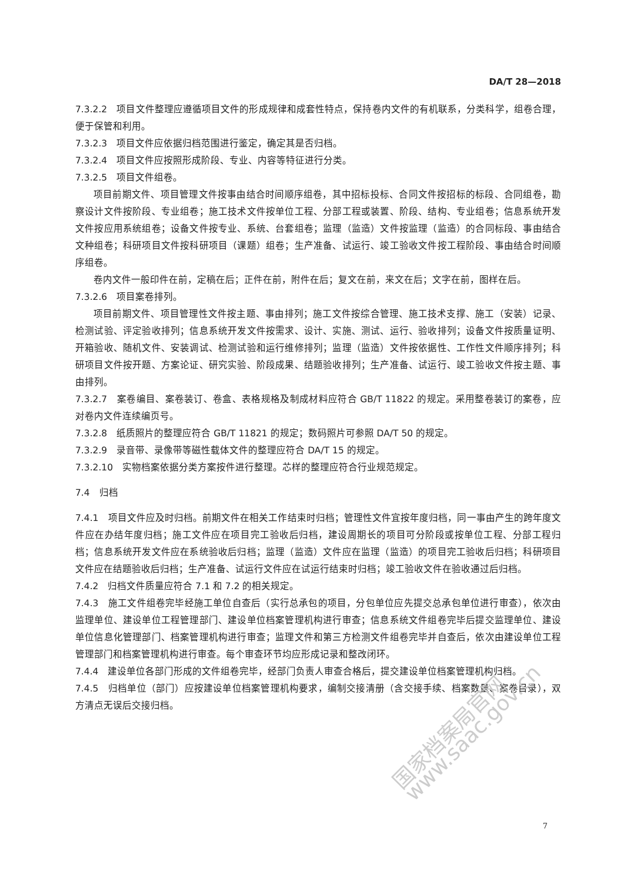DA/T 28—2018
7.3.2.2　项目文件整理应遵循项目文件的形成规律和成套性特点，保持卷内文件的有机联系，分类科学，组卷合理，便于保管和利用。
7.3.2.3　项目文件应依据归档范围进行鉴定，确定其是否归档。
7.3.2.4　项目文件应按照形成阶段、专业、内容等特征进行分类。
7.3.2.5　项目文件组卷。
项目前期文件、项目管理文件按事由结合时间顺序组卷，其中招标投标、合同文件按招标的标段、合同组卷，勘察设计文件按阶段、专业组卷；施工技术文件按单位工程、分部工程或装置、阶段、结构、专业组卷；信息系统开发文件按应用系统组卷；设备文件按专业、系统、台套组卷；监理（监造）文件按监理（监造）的合同标段、事由结合文种组卷；科研项目文件按科研项目（课题）组卷；生产准备、试运行、竣工验收文件按工程阶段、事由结合时间顺序组卷。
卷内文件一般印件在前，定稿在后；正件在前，附件在后；复文在前，来文在后；文字在前，图样在后。
7.3.2.6　项目案卷排列。
项目前期文件、项目管理性文件按主题、事由排列；施工文件按综合管理、施工技术支撑、施工（安装）记录、检测试验、评定验收排列；信息系统开发文件按需求、设计、实施、测试、运行、验收排列；设备文件按质量证明、开箱验收、随机文件、安装调试、检测试验和运行维修排列；监理（监造）文件按依据性、工作性文件顺序排列；科研项目文件按开题、方案论证、研究实验、阶段成果、结题验收排列；生产准备、试运行、竣工验收文件按主题、事由排列。
7.3.2.7　案卷编目、案卷装订、卷盒、表格规格及制成材料应符合 GB/T 11822 的规定。采用整卷装订的案卷，应对卷内文件连续编页号。
7.3.2.8　纸质照片的整理应符合 GB/T 11821 的规定；数码照片可参照 DA/T 50 的规定。
7.3.2.9　录音带、录像带等磁性载体文件的整理应符合 DA/T 15 的规定。
7.3.2.10　实物档案依据分类方案按件进行整理。芯样的整理应符合行业规范规定。
7.4　归档
7.4.1　项目文件应及时归档。前期文件在相关工作结束时归档；管理性文件宜按年度归档，同一事由产生的跨年度文件应在办结年度归档；施工文件应在项目完工验收后归档，建设周期长的项目可分阶段或按单位工程、分部工程归档；信息系统开发文件应在系统验收后归档；监理（监造）文件应在监理（监造）的项目完工验收后归档；科研项目文件应在结题验收后归档；生产准备、试运行文件应在试运行结束时归档；竣工验收文件在验收通过后归档。
7.4.2　归档文件质量应符合 7.1 和 7.2 的相关规定。
7.4.3　施工文件组卷完毕经施工单位自查后（实行总承包的项目，分包单位应先提交总承包单位进行审查），依次由监理单位、建设单位工程管理部门、建设单位档案管理机构进行审查；信息系统文件组卷完毕后提交监理单位、建设单位信息化管理部门、档案管理机构进行审查；监理文件和第三方检测文件组卷完毕并自查后，依次由建设单位工程管理部门和档案管理机构进行审查。每个审查环节均应形成记录和整改闭环。
7.4.4　建设单位各部门形成的文件组卷完毕，经部门负责人审查合格后，提交建设单位档案管理机构归档。
7.4.5　归档单位（部门）应按建设单位档案管理机构要求，编制交接清册（含交接手续、档案数量、案卷目录），双方清点无误后交接归档。
国家档案局官网 www.saac.gov.cn
7